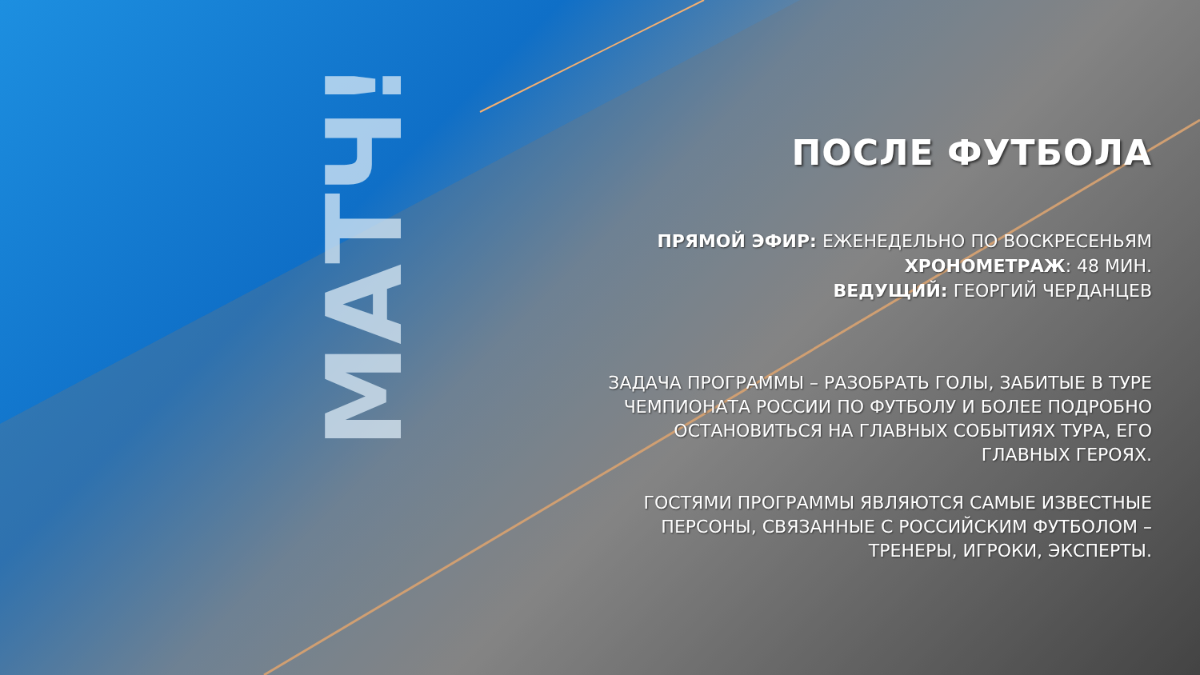МАТЧ!
ПОСЛЕ ФУТБОЛА
ПРЯМОЙ ЭФИР: ЕЖЕНЕДЕЛЬНО ПО ВОСКРЕСЕНЬЯМ
ХРОНОМЕТРАЖ: 48 МИН.
ВЕДУЩИЙ: ГЕОРГИЙ ЧЕРДАНЦЕВ
ЗАДАЧА ПРОГРАММЫ – РАЗОБРАТЬ ГОЛЫ, ЗАБИТЫЕ В ТУРЕ ЧЕМПИОНАТА РОССИИ ПО ФУТБОЛУ И БОЛЕЕ ПОДРОБНО ОСТАНОВИТЬСЯ НА ГЛАВНЫХ СОБЫТИЯХ ТУРА, ЕГО ГЛАВНЫХ ГЕРОЯХ.
ГОСТЯМИ ПРОГРАММЫ ЯВЛЯЮТСЯ САМЫЕ ИЗВЕСТНЫЕ ПЕРСОНЫ, СВЯЗАННЫЕ С РОССИЙСКИМ ФУТБОЛОМ – ТРЕНЕРЫ, ИГРОКИ, ЭКСПЕРТЫ.